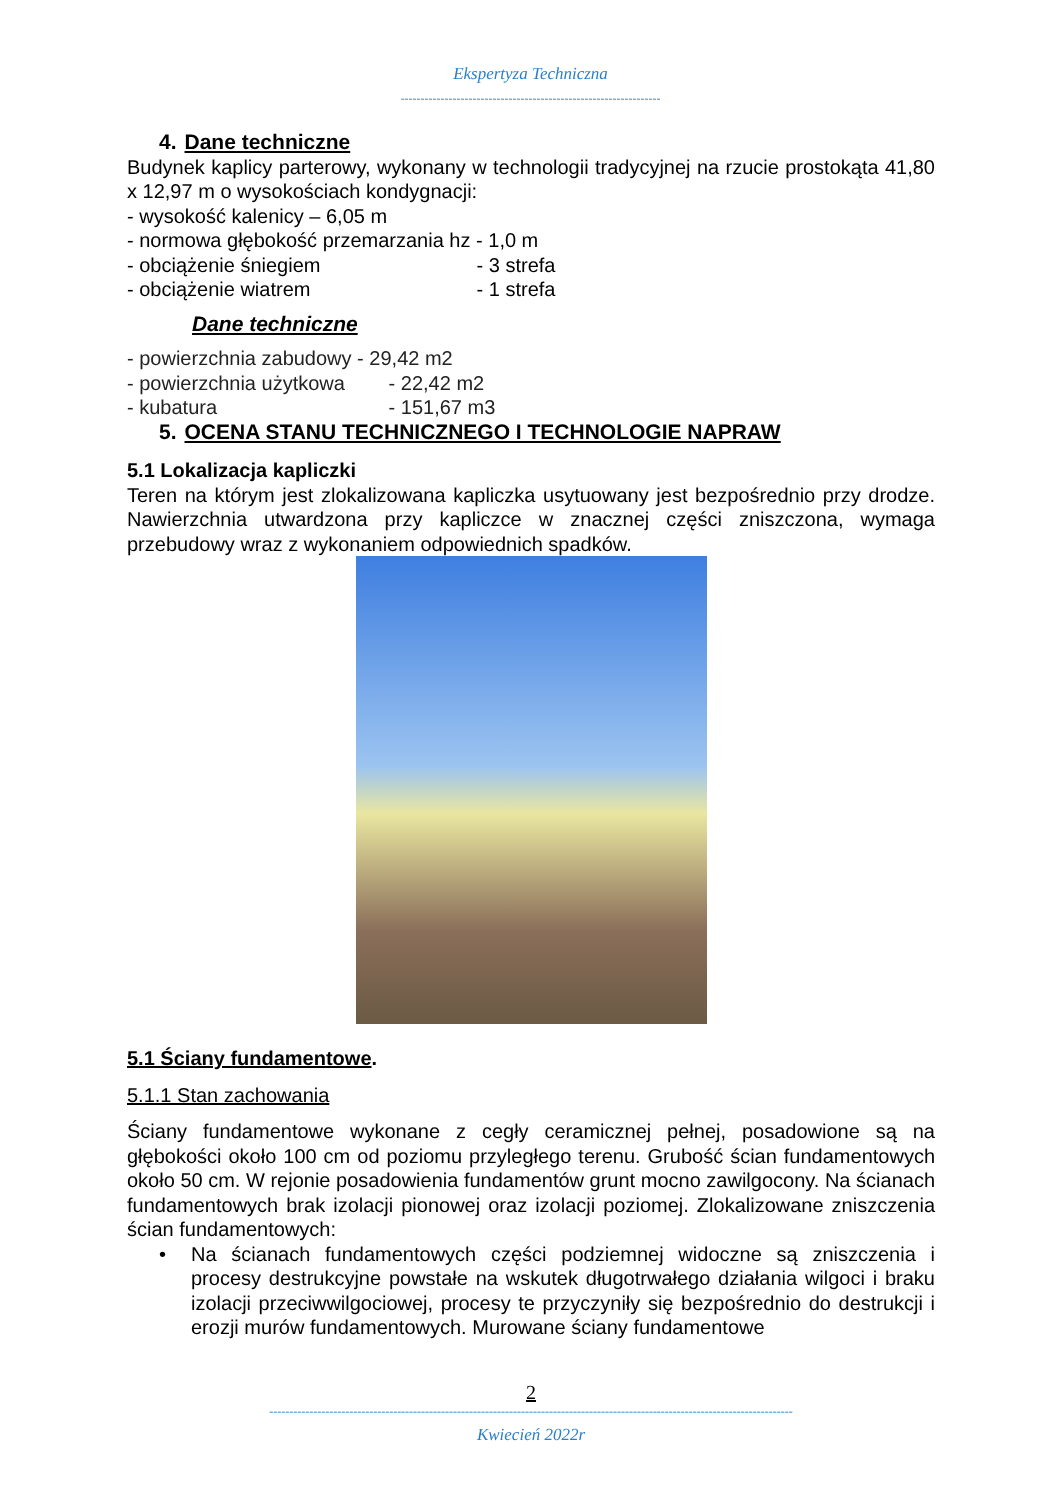Ekspertyza Techniczna
-----------------------------------------------------------------
4. Dane techniczne
Budynek kaplicy parterowy, wykonany w technologii tradycyjnej na rzucie prostokąta 41,80 x 12,97 m o wysokościach kondygnacji:
- wysokość kalenicy – 6,05 m
- normowa głębokość przemarzania hz - 1,0 m
- obciążenie śniegiem - 3 strefa
- obciążenie wiatrem - 1 strefa
Dane techniczne
- powierzchnia zabudowy - 29,42 m2
- powierzchnia użytkowa - 22,42 m2
- kubatura - 151,67 m3
5. OCENA STANU TECHNICZNEGO I TECHNOLOGIE NAPRAW
5.1 Lokalizacja kapliczki
Teren na którym jest zlokalizowana kapliczka usytuowany jest bezpośrednio przy drodze. Nawierzchnia utwardzona przy kapliczce w znacznej części zniszczona, wymaga przebudowy wraz z wykonaniem odpowiednich spadków.
5.1 Ściany fundamentowe.
5.1.1 Stan zachowania
Ściany fundamentowe wykonane z cegły ceramicznej pełnej, posadowione są na głębokości około 100 cm od poziomu przyległego terenu. Grubość ścian fundamentowych około 50 cm. W rejonie posadowienia fundamentów grunt mocno zawilgocony. Na ścianach fundamentowych brak izolacji pionowej oraz izolacji poziomej. Zlokalizowane zniszczenia ścian fundamentowych:
• Na ścianach fundamentowych części podziemnej widoczne są zniszczenia i procesy destrukcyjne powstałe na wskutek długotrwałego działania wilgoci i braku izolacji przeciwwilgociowej, procesy te przyczyniły się bezpośrednio do destrukcji i erozji murów fundamentowych. Murowane ściany fundamentowe
2
-----------------------------------------------------------------------------------------------------------------------------------
Kwiecień 2022r